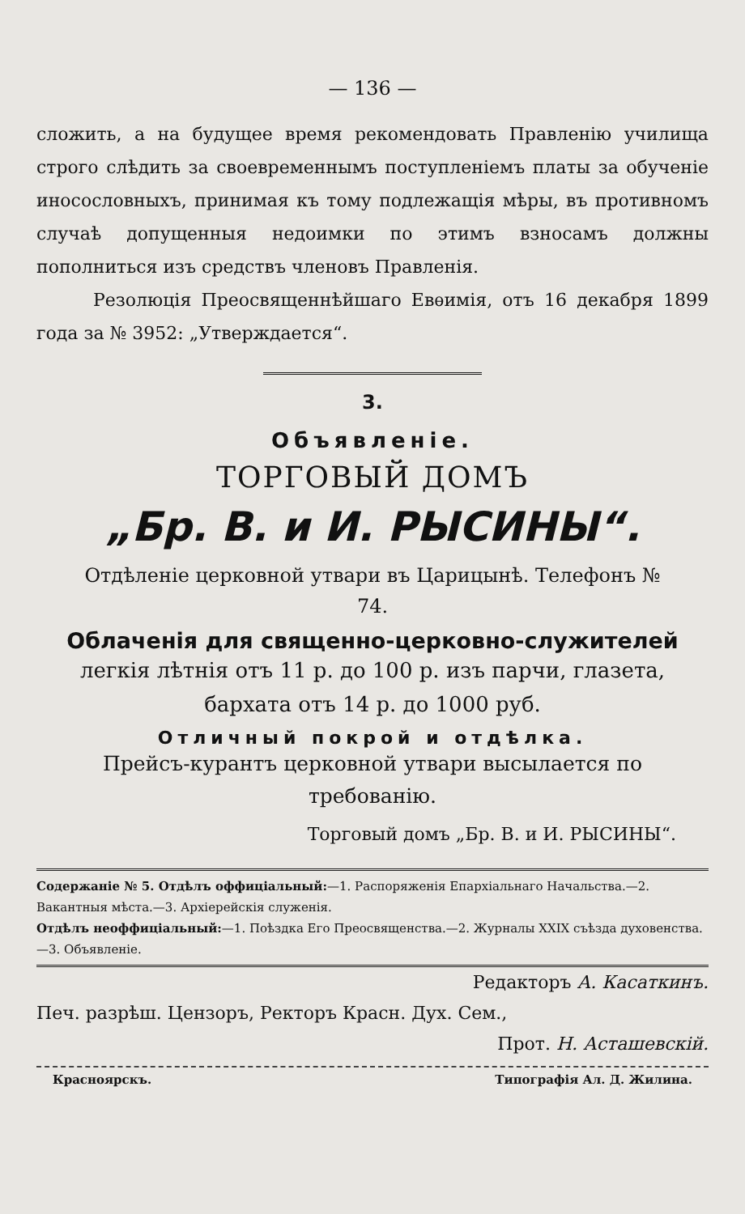— 136 —
сложить, а на будущее время рекомендовать Правленію училища строго слѣдить за своевременнымъ поступленіемъ платы за обученіе иносословныхъ, принимая къ тому подлежащія мѣры, въ противномъ случаѣ допущенныя недоимки по этимъ взносамъ должны пополниться изъ средствъ членовъ Правленія.
Резолюція Преосвященнѣйшаго Евѳимія, отъ 16 декабря 1899 года за № 3952: „Утверждается“.
3.
Объявленіе.
ТОРГОВЫЙ ДОМЪ
„Бр. В. и И. РЫСИНЫ“.
Отдѣленіе церковной утвари въ Царицынѣ. Телефонъ № 74.
Облаченія для священно-церковно-служителей
легкія лѣтнія отъ 11 р. до 100 р. изъ парчи, глазета, бархата отъ 14 р. до 1000 руб.
Отличный покрой и отдѣлка.
Прейсъ-курантъ церковной утвари высылается по требованію.
Торговый домъ „Бр. В. и И. РЫСИНЫ“.
Содержаніе № 5. Отдѣлъ оффиціальный:—1. Распоряженія Епархіальнаго Начальства.—2. Вакантныя мѣста.—3. Архіерейскія служенія.
Отдѣлъ неоффиціальный:—1. Поѣздка Его Преосвященства.—2. Журналы XXIX съѣзда духовенства.—3. Объявленіе.
Редакторъ А. Касаткинъ.
Печ. разрѣш. Цензоръ, Ректоръ Красн. Дух. Сем.,
Прот. Н. Асташевскій.
Красноярскъ. Типографія Ал. Д. Жилина.